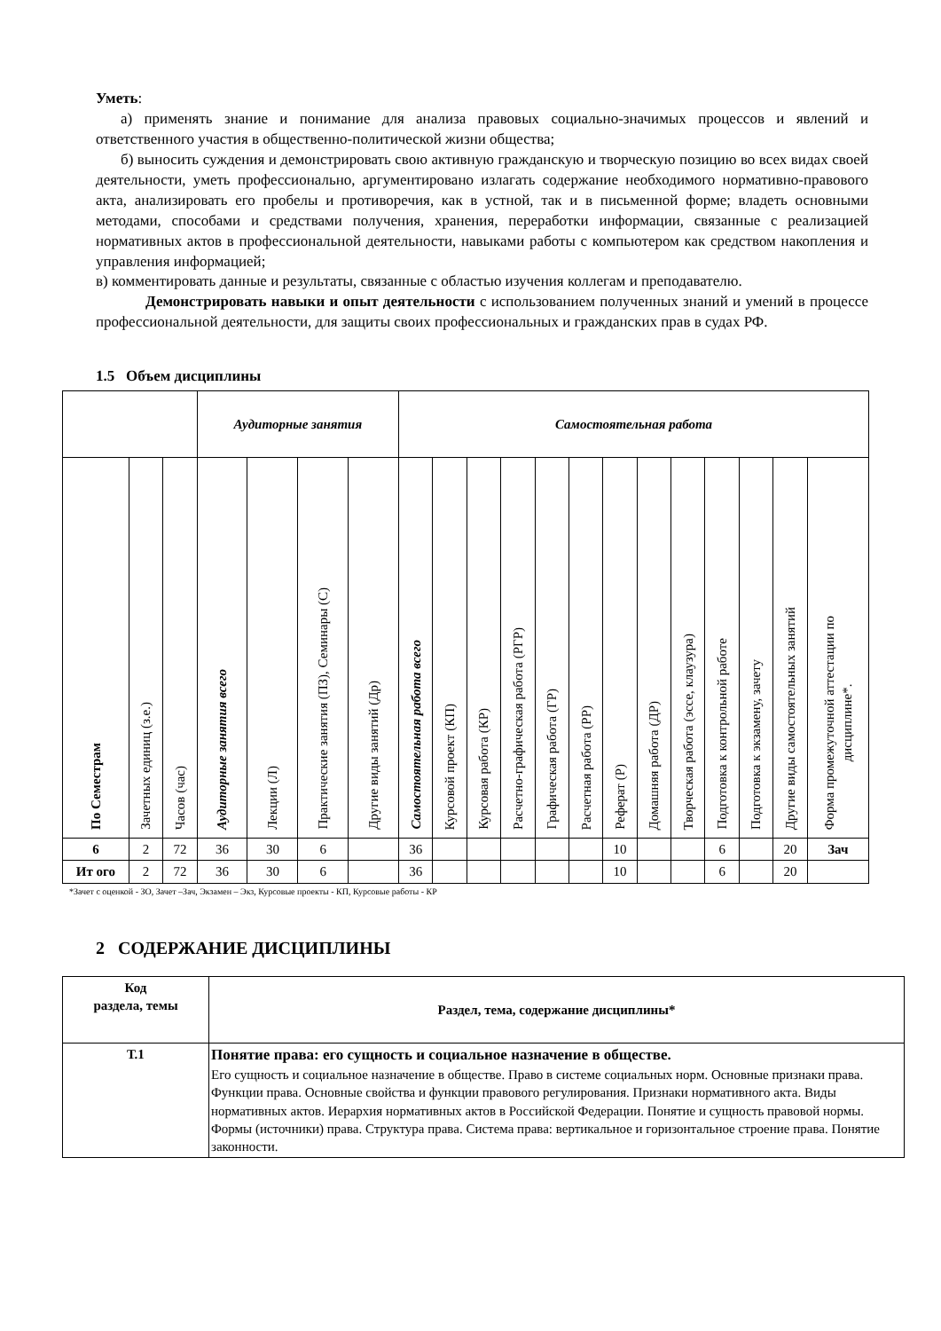Уметь:
а) применять знание и понимание для анализа правовых социально-значимых процессов и явлений и ответственного участия в общественно-политической жизни общества;
б) выносить суждения и демонстрировать свою активную гражданскую и творческую позицию во всех видах своей деятельности, уметь профессионально, аргументировано излагать содержание необходимого нормативно-правового акта, анализировать его пробелы и противоречия, как в устной, так и в письменной форме; владеть основными методами, способами и средствами получения, хранения, переработки информации, связанные с реализацией нормативных актов в профессиональной деятельности, навыками работы с компьютером как средством накопления и управления информацией;
в) комментировать данные и результаты, связанные с областью изучения коллегам и преподавателю.
Демонстрировать навыки и опыт деятельности с использованием полученных знаний и умений в процессе профессиональной деятельности, для защиты своих профессиональных и гражданских прав в судах РФ.
1.5 Объем дисциплины
| | | | Аудиторные занятия | | | | Самостоятельная работа | | | | | | | | | | | | |
| --- | --- | --- | --- | --- | --- | --- | --- | --- | --- | --- | --- | --- | --- | --- | --- | --- | --- | --- | --- |
| По Семестрам | Зачетных единиц (з.е.) | Часов (час) | Аудиторные занятия всего | Лекции (Л) | Практические занятия (ПЗ), Семинары (С) | Другие виды занятий (Др) | Самостоятельная работа всего | Курсовой проект (КП) | Курсовая работа (КР) | Расчетно-графическая работа (РГР) | Графическая работа (ГР) | Расчетная работа (РР) | Реферат (Р) | Домашняя работа (ДР) | Творческая работа (эссе, клаузура) | Подготовка к контрольной работе | Подготовка к экзамену, зачету | Другие виды самостоятельных занятий | Форма промежуточной аттестации по дисциплине*. |
| 6 | 2 | 72 | 36 | 30 | 6 | | 36 | | | | | | 10 | | | 6 | | 20 | Зач |
| Ит ого | 2 | 72 | 36 | 30 | 6 | | 36 | | | | | | 10 | | | 6 | | 20 | |
*Зачет с оценкой - ЗО, Зачет –Зач, Экзамен – Экз, Курсовые проекты - КП, Курсовые работы - КР
2 СОДЕРЖАНИЕ ДИСЦИПЛИНЫ
| Код раздела, темы | Раздел, тема, содержание дисциплины* |
| --- | --- |
| Т.1 | Понятие права: его сущность и социальное назначение в обществе. Его сущность и социальное назначение в обществе. Право в системе социальных норм. Основные признаки права. Функции права. Основные свойства и функции правового регулирования. Признаки нормативного акта. Виды нормативных актов. Иерархия нормативных актов в Российской Федерации. Понятие и сущность правовой нормы. Формы (источники) права. Структура права. Система права: вертикальное и горизонтальное строение права. Понятие законности. |